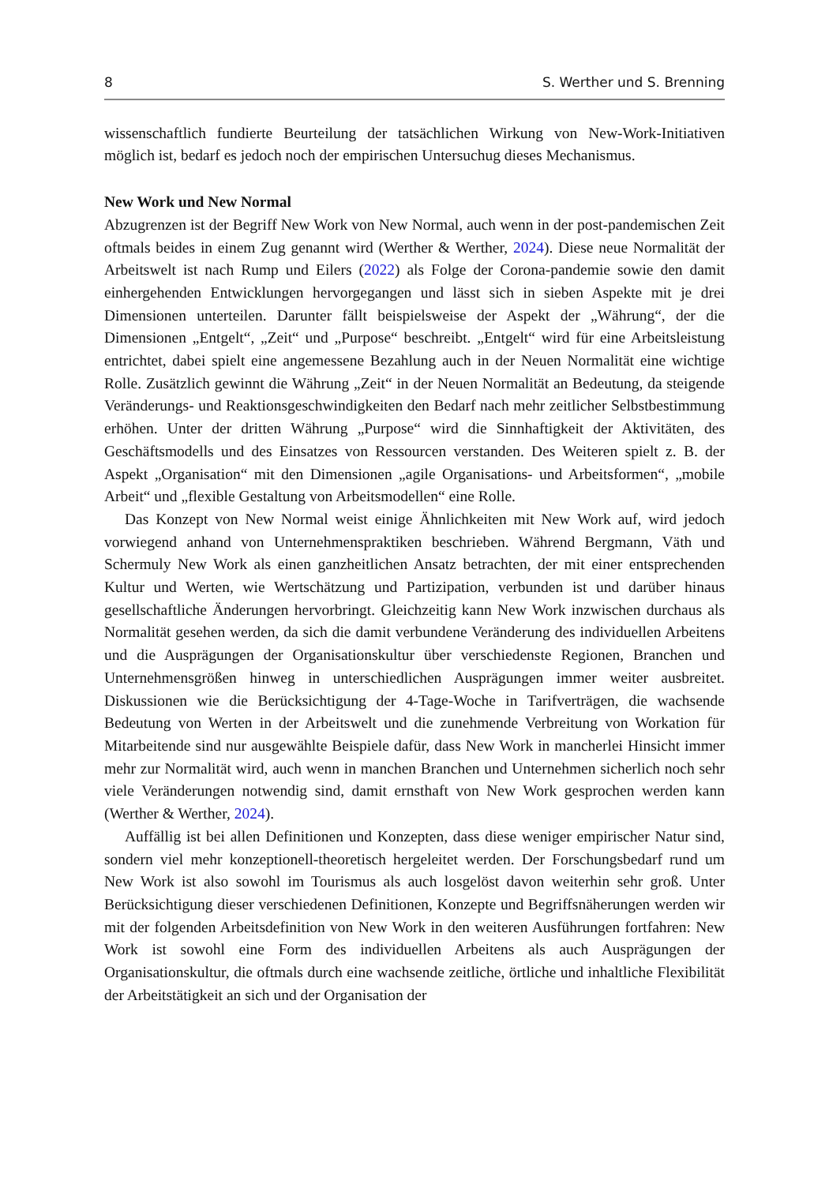8 S. Werther und S. Brenning
wissenschaftlich fundierte Beurteilung der tatsächlichen Wirkung von New-Work-Initiativen möglich ist, bedarf es jedoch noch der empirischen Untersuchug dieses Mechanismus.
New Work und New Normal
Abzugrenzen ist der Begriff New Work von New Normal, auch wenn in der post-pandemischen Zeit oftmals beides in einem Zug genannt wird (Werther & Werther, 2024). Diese neue Normalität der Arbeitswelt ist nach Rump und Eilers (2022) als Folge der Corona-pandemie sowie den damit einhergehenden Entwicklungen hervorgegangen und lässt sich in sieben Aspekte mit je drei Dimensionen unterteilen. Darunter fällt beispielsweise der Aspekt der „Währung“, der die Dimensionen „Entgelt“, „Zeit“ und „Purpose“ beschreibt. „Entgelt“ wird für eine Arbeitsleistung entrichtet, dabei spielt eine angemessene Bezahlung auch in der Neuen Normalität eine wichtige Rolle. Zusätzlich gewinnt die Währung „Zeit“ in der Neuen Normalität an Bedeutung, da steigende Veränderungs- und Reaktionsgeschwindigkeiten den Bedarf nach mehr zeitlicher Selbstbestimmung erhöhen. Unter der dritten Währung „Purpose“ wird die Sinnhaftigkeit der Aktivitäten, des Geschäftsmodells und des Einsatzes von Ressourcen verstanden. Des Weiteren spielt z. B. der Aspekt „Organisation“ mit den Dimensionen „agile Organisations- und Arbeitsformen“, „mobile Arbeit“ und „flexible Gestaltung von Arbeitsmodellen“ eine Rolle.
Das Konzept von New Normal weist einige Ähnlichkeiten mit New Work auf, wird jedoch vorwiegend anhand von Unternehmenspraktiken beschrieben. Während Bergmann, Väth und Schermuly New Work als einen ganzheitlichen Ansatz betrachten, der mit einer entsprechenden Kultur und Werten, wie Wertschätzung und Partizipation, verbunden ist und darüber hinaus gesellschaftliche Änderungen hervorbringt. Gleichzeitig kann New Work inzwischen durchaus als Normalität gesehen werden, da sich die damit verbundene Veränderung des individuellen Arbeitens und die Ausprägungen der Organisationskultur über verschiedenste Regionen, Branchen und Unternehmensgrößen hinweg in unterschiedlichen Ausprägungen immer weiter ausbreitet. Diskussionen wie die Berücksichtigung der 4-Tage-Woche in Tarifverträgen, die wachsende Bedeutung von Werten in der Arbeitswelt und die zunehmende Verbreitung von Workation für Mitarbeitende sind nur ausgewählte Beispiele dafür, dass New Work in mancherlei Hinsicht immer mehr zur Normalität wird, auch wenn in manchen Branchen und Unternehmen sicherlich noch sehr viele Veränderungen notwendig sind, damit ernsthaft von New Work gesprochen werden kann (Werther & Werther, 2024).
Auffällig ist bei allen Definitionen und Konzepten, dass diese weniger empirischer Natur sind, sondern viel mehr konzeptionell-theoretisch hergeleitet werden. Der Forschungsbedarf rund um New Work ist also sowohl im Tourismus als auch losgelöst davon weiterhin sehr groß. Unter Berücksichtigung dieser verschiedenen Definitionen, Konzepte und Begriffsnäherungen werden wir mit der folgenden Arbeitsdefinition von New Work in den weiteren Ausführungen fortfahren: New Work ist sowohl eine Form des individuellen Arbeitens als auch Ausprägungen der Organisationskultur, die oftmals durch eine wachsende zeitliche, örtliche und inhaltliche Flexibilität der Arbeitstätigkeit an sich und der Organisation der